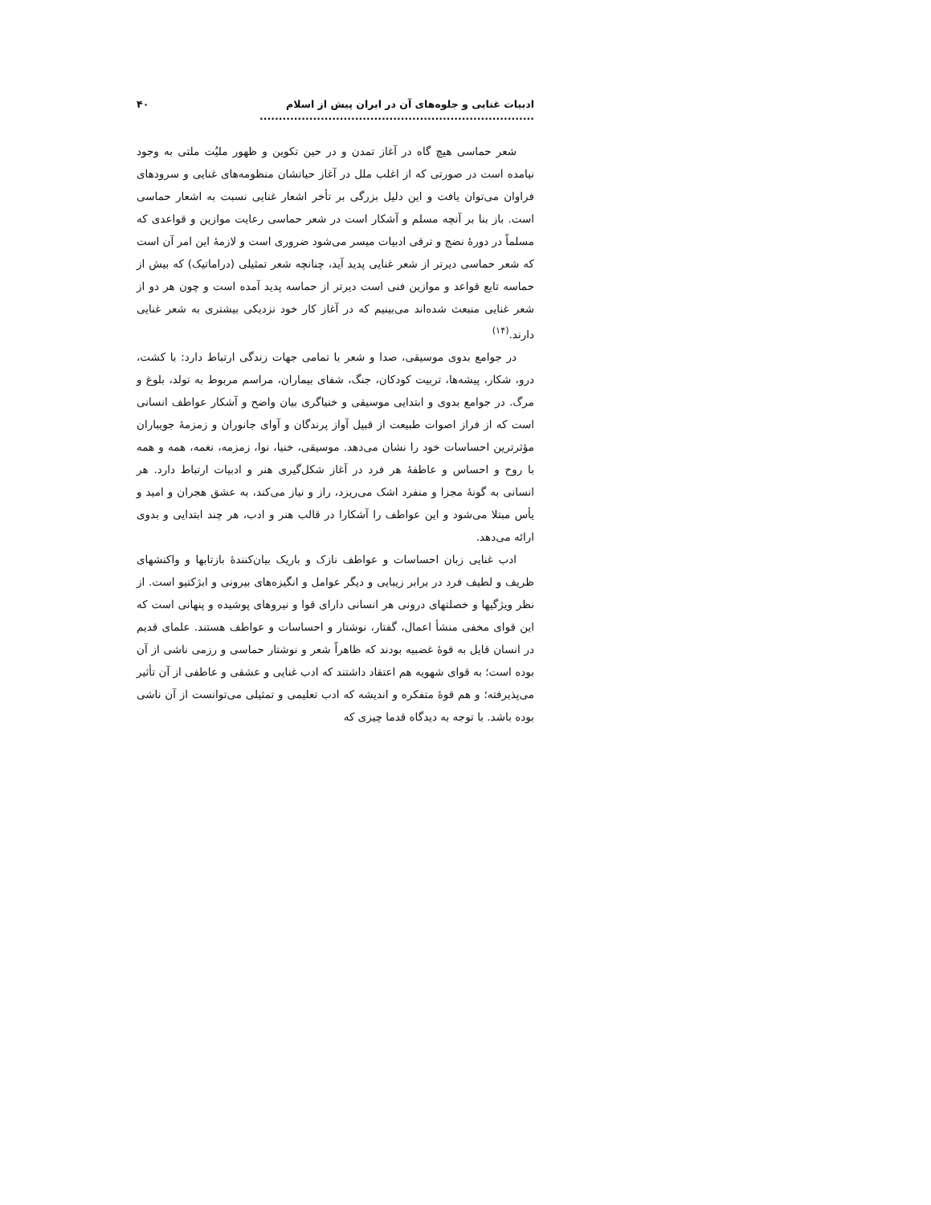ادبیات غنایی و جلوه‌های آن در ایران پیش از اسلام ........................................................................ ۴۰
شعر حماسی هیچ گاه در آغاز تمدن و در حین تکوین و ظهور ملیُت ملتی به وجود نیامده است در صورتی که از اغلب ملل در آغاز حیاتشان منظومه‌های غنایی و سرودهای فراوان می‌توان یافت و این دلیل بزرگی بر تأخر اشعار غنایی نسبت به اشعار حماسی است. باز بنا بر آنچه مسلم و آشکار است در شعر حماسی رعایت موازین و قواعدی که مسلماً در دورهٔ نضج و ترقی ادبیات میسر می‌شود ضروری است و لازمهٔ این امر آن است که شعر حماسی دیرتر از شعر غنایی پدید آید، چنانچه شعر تمثیلی (دراماتیک) که بیش از حماسه تابع قواعد و موازین فنی است دیرتر از حماسه پدید آمده است و چون هر دو از شعر غنایی منبعث شده‌اند می‌بینیم که در آغاز کار خود نزدیکی بیشتری به شعر غنایی دارند.<sup>(۱۴)</sup>
در جوامع بدوی موسیقی، صدا و شعر با تمامی جهات زندگی ارتباط دارد: با کشت، درو، شکار، پیشه‌ها، تربیت کودکان، جنگ، شفای بیماران، مراسم مربوط به تولد، بلوغ و مرگ. در جوامع بدوی و ابتدایی موسیقی و خنیاگری بیان واضح و آشکار عواطف انسانی است که از فراز اصوات طبیعت از قبیل آواز پرندگان و آوای جانوران و زمزمهٔ جویباران مؤثرترین احساسات خود را نشان می‌دهد. موسیقی، خنیا، نوا، زمزمه، نغمه، همه و همه با روح و احساس و عاطفهٔ هر فرد در آغاز شکل‌گیری هنر و ادبیات ارتباط دارد. هر انسانی به گونهٔ مجزا و منفرد اشک می‌ریزد، راز و نیاز می‌کند، به عشق هجران و امید و یأس مبتلا می‌شود و این عواطف را آشکارا در قالب هنر و ادب، هر چند ابتدایی و بدوی ارائه می‌دهد.
ادب غنایی زبان احساسات و عواطف نازک و باریک بیان‌کنندهٔ بازتابها و واکنشهای ظریف و لطیف فرد در برابر زیبایی و دیگر عوامل و انگیزه‌های بیرونی و ابژکتیو است. از نظر ویژگیها و خصلتهای درونی هر انسانی دارای قوا و نیروهای پوشیده و پنهانی است که این قوای مخفی منشأ اعمال، گفتار، نوشتار و احساسات و عواطف هستند. علمای قدیم در انسان قایل به قوهٔ غضبیه بودند که ظاهراً شعر و نوشتار حماسی و رزمی ناشی از آن بوده است؛ به قوای شهویه هم اعتقاد داشتند که ادب غنایی و عشقی و عاطفی از آن تأثیر می‌پذیرفته؛ و هم قوهٔ متفکره و اندیشه که ادب تعلیمی و تمثیلی می‌توانست از آن ناشی بوده باشد. با توجه به دیدگاه قدما چیزی که